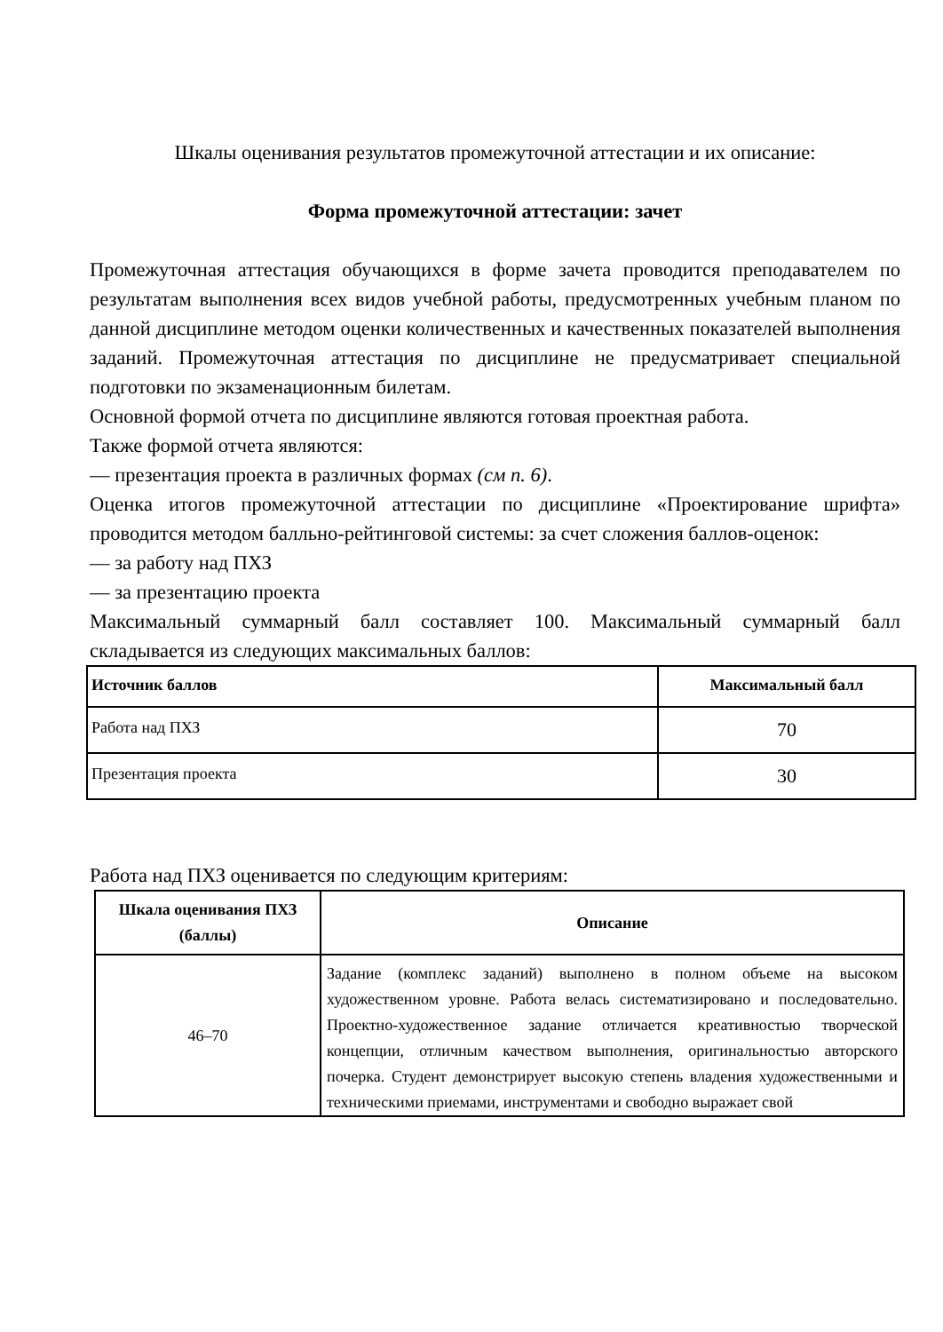Шкалы оценивания результатов промежуточной аттестации и их описание:
Форма промежуточной аттестации: зачет
Промежуточная аттестация обучающихся в форме зачета проводится преподавателем по результатам выполнения всех видов учебной работы, предусмотренных учебным планом по данной дисциплине методом оценки количественных и качественных показателей выполнения заданий. Промежуточная аттестация по дисциплине не предусматривает специальной подготовки по экзаменационным билетам.
Основной формой отчета по дисциплине являются готовая проектная работа.
Также формой отчета являются:
— презентация проекта в различных формах (см п. 6).
Оценка итогов промежуточной аттестации по дисциплине «Проектирование шрифта» проводится методом балльно-рейтинговой системы: за счет сложения баллов-оценок:
— за работу над ПХЗ
— за презентацию проекта
Максимальный суммарный балл составляет 100. Максимальный суммарный балл складывается из следующих максимальных баллов:
| Источник баллов | Максимальный балл |
| --- | --- |
| Работа над ПХЗ | 70 |
| Презентация проекта | 30 |
Работа над ПХЗ оценивается по следующим критериям:
| Шкала оценивания ПХЗ (баллы) | Описание |
| --- | --- |
| 46–70 | Задание (комплекс заданий) выполнено в полном объеме на высоком художественном уровне. Работа велась систематизировано и последовательно. Проектно-художественное задание отличается креативностью творческой концепции, отличным качеством выполнения, оригинальностью авторского почерка. Студент демонстрирует высокую степень владения художественными и техническими приемами, инструментами и свободно выражает свой |